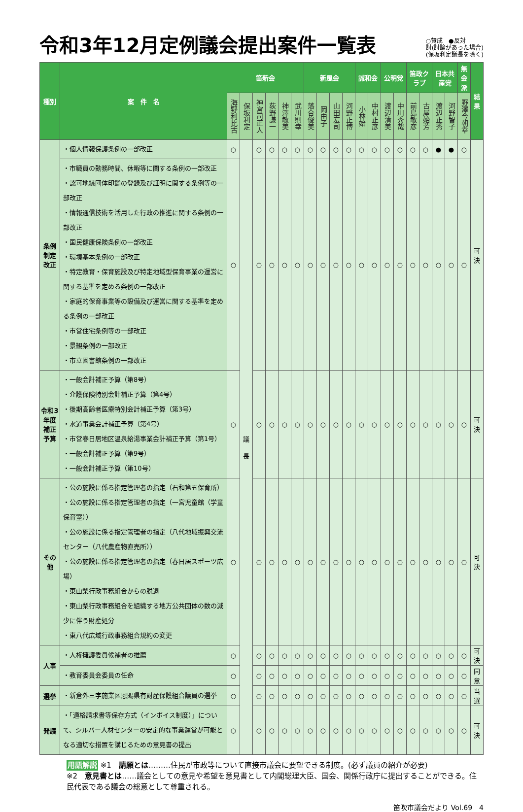令和3年12月定例議会提出案件一覧表
○賛成　●反対
討(討論があった場合)
(保坂利定議長を除く)
| 種別 | 案 件 名 | 笛新会 | | | | | | 新風会 | | | | 誠和会 | | 公明党 | | 笛政クラブ | | 日本共産党 | | 無会派 | 結果 |
| --- | --- | --- | --- | --- | --- | --- | --- | --- | --- | --- | --- | --- | --- | --- | --- | --- | --- | --- | --- | --- | --- |
| | | 海野利比古 | 保坂利定 | 神宮司正人 | 荻野謙一 | 神澤敏美 | 武川則幸 | 落合俊美 | 岡由子 | 山田宏司 | 河野正博 | 小林始 | 中村正彦 | 渡辺清美 | 中川秀哉 | 前島敏彦 | 古屋始芳 | 渡辺正秀 | 河野智子 | 野澤今朝幸 | |
| 条例制定改正 | ・個人情報保護条例の一部改正 | ○ | 議 長 | ○ | ○ | ○ | ○ | ○ | ○ | ○ | ○ | ○ | ○ | ○ | ○ | ○ | ○ | ● | ● | ○ | 可決 |
| | ・市職員の勤務時間、休暇等に関する条例の一部改正 ・認可地縁団体印鑑の登録及び証明に関する条例等の一部改正 ・情報通信技術を活用した行政の推進に関する条例の一部改正 ・国民健康保険条例の一部改正 ・環境基本条例の一部改正 ・特定教育・保育施設及び特定地域型保育事業の運営に関する基準を定める条例の一部改正 ・家庭的保育事業等の設備及び運営に関する基準を定める条例の一部改正 ・市営住宅条例等の一部改正 ・景観条例の一部改正 ・市立図書館条例の一部改正 | ○ | | ○ | ○ | ○ | ○ | ○ | ○ | ○ | ○ | ○ | ○ | ○ | ○ | ○ | ○ | ○ | ○ | ○ | |
| 令和3年度補正予算 | ・一般会計補正予算（第8号） ・介護保険特別会計補正予算（第4号） ・後期高齢者医療特別会計補正予算（第3号） ・水道事業会計補正予算（第4号） ・市営春日居地区温泉給湯事業会計補正予算（第1号） ・一般会計補正予算（第9号） ・一般会計補正予算（第10号） | ○ | | ○ | ○ | ○ | ○ | ○ | ○ | ○ | ○ | ○ | ○ | ○ | ○ | ○ | ○ | ○ | ○ | ○ | 可決 |
| その他 | ・公の施設に係る指定管理者の指定（石和第五保育所） ・公の施設に係る指定管理者の指定（一宮児童館（学童保育室）） ・公の施設に係る指定管理者の指定（八代地域振興交流センター（八代農産物直売所）） ・公の施設に係る指定管理者の指定（春日居スポーツ広場） ・東山梨行政事務組合からの脱退 ・東山梨行政事務組合を組織する地方公共団体の数の減少に伴う財産処分 ・東八代広域行政事務組合規約の変更 | ○ | | ○ | ○ | ○ | ○ | ○ | ○ | ○ | ○ | ○ | ○ | ○ | ○ | ○ | ○ | ○ | ○ | ○ | 可決 |
| 人事 | ・人権擁護委員候補者の推薦 | ○ | | ○ | ○ | ○ | ○ | ○ | ○ | ○ | ○ | ○ | ○ | ○ | ○ | ○ | ○ | ○ | ○ | ○ | 可決 |
| | ・教育委員会委員の任命 | ○ | | ○ | ○ | ○ | ○ | ○ | ○ | ○ | ○ | ○ | ○ | ○ | ○ | ○ | ○ | ○ | ○ | ○ | 同意 |
| 選挙 | ・新倉外三字施業区恩賜県有財産保護組合議員の選挙 | ○ | | ○ | ○ | ○ | ○ | ○ | ○ | ○ | ○ | ○ | ○ | ○ | ○ | ○ | ○ | ○ | ○ | ○ | 当選 |
| 発議 | ・「適格請求書等保存方式（インボイス制度）」について、シルバー人材センターの安定的な事業運営が可能となる適切な措置を講じるための意見書の提出 | ○ | | ○ | ○ | ○ | ○ | ○ | ○ | ○ | ○ | ○ | ○ | ○ | ○ | ○ | ○ | ○ | ○ | ○ | 可決 |
用語解説 ※1　請願とは………住民が市政等について直接市議会に要望できる制度。(必ず議員の紹介が必要)
※2　意見書とは……議会としての意見や希望を意見書として内閣総理大臣、国会、関係行政庁に提出することができる。住民代表である議会の総意として尊重される。
笛吹市議会だより Vol.69　4